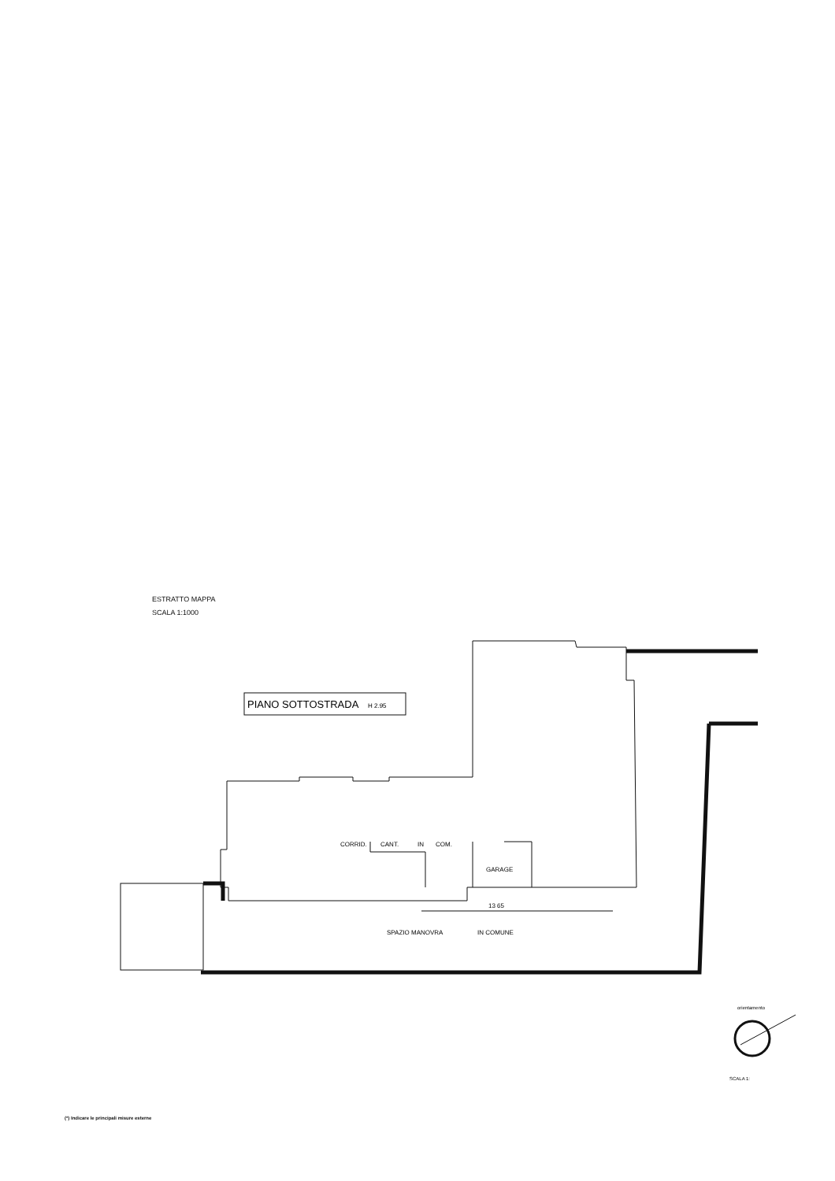ESTRATTO MAPPA
SCALA 1:1000
PIANO SOTTOSTRADA
H 2.95
CORRID.
CANT.
IN
COM.
GARAGE
13 65
SPAZIO MANOVRA
IN COMUNE
orientamento
SCALA 1:
(*) Indicare le principali misure esterne